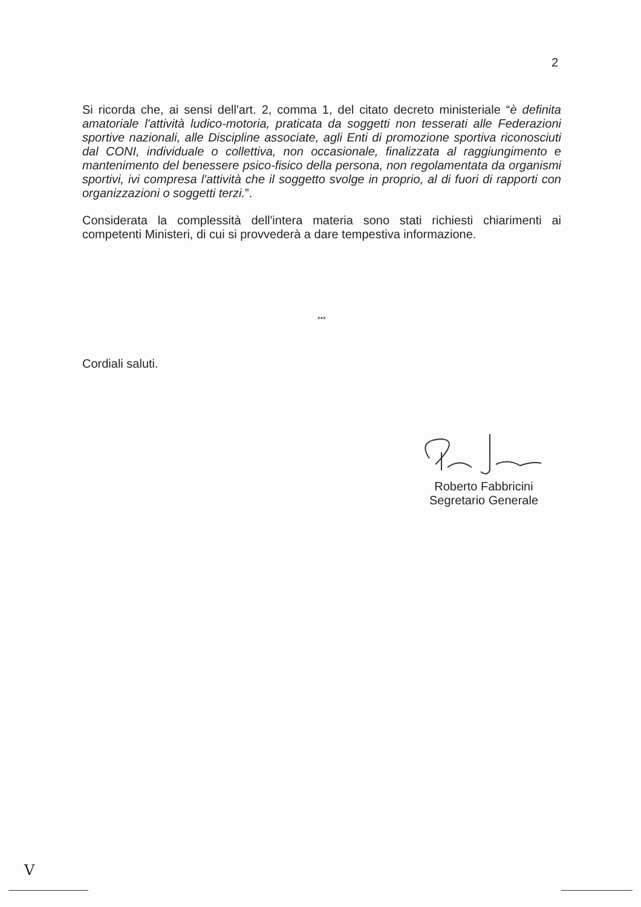2
Si ricorda che, ai sensi dell'art. 2, comma 1, del citato decreto ministeriale “è definita amatoriale l'attività ludico-motoria, praticata da soggetti non tesserati alle Federazioni sportive nazionali, alle Discipline associate, agli Enti di promozione sportiva riconosciuti dal CONI, individuale o collettiva, non occasionale, finalizzata al raggiungimento e mantenimento del benessere psico-fisico della persona, non regolamentata da organismi sportivi, ivi compresa l'attività che il soggetto svolge in proprio, al di fuori di rapporti con organizzazioni o soggetti terzi.”.
Considerata la complessità dell'intera materia sono stati richiesti chiarimenti ai competenti Ministeri, di cui si provvederà a dare tempestiva informazione.
***
Cordiali saluti.
Roberto Fabbricini
Segretario Generale
V